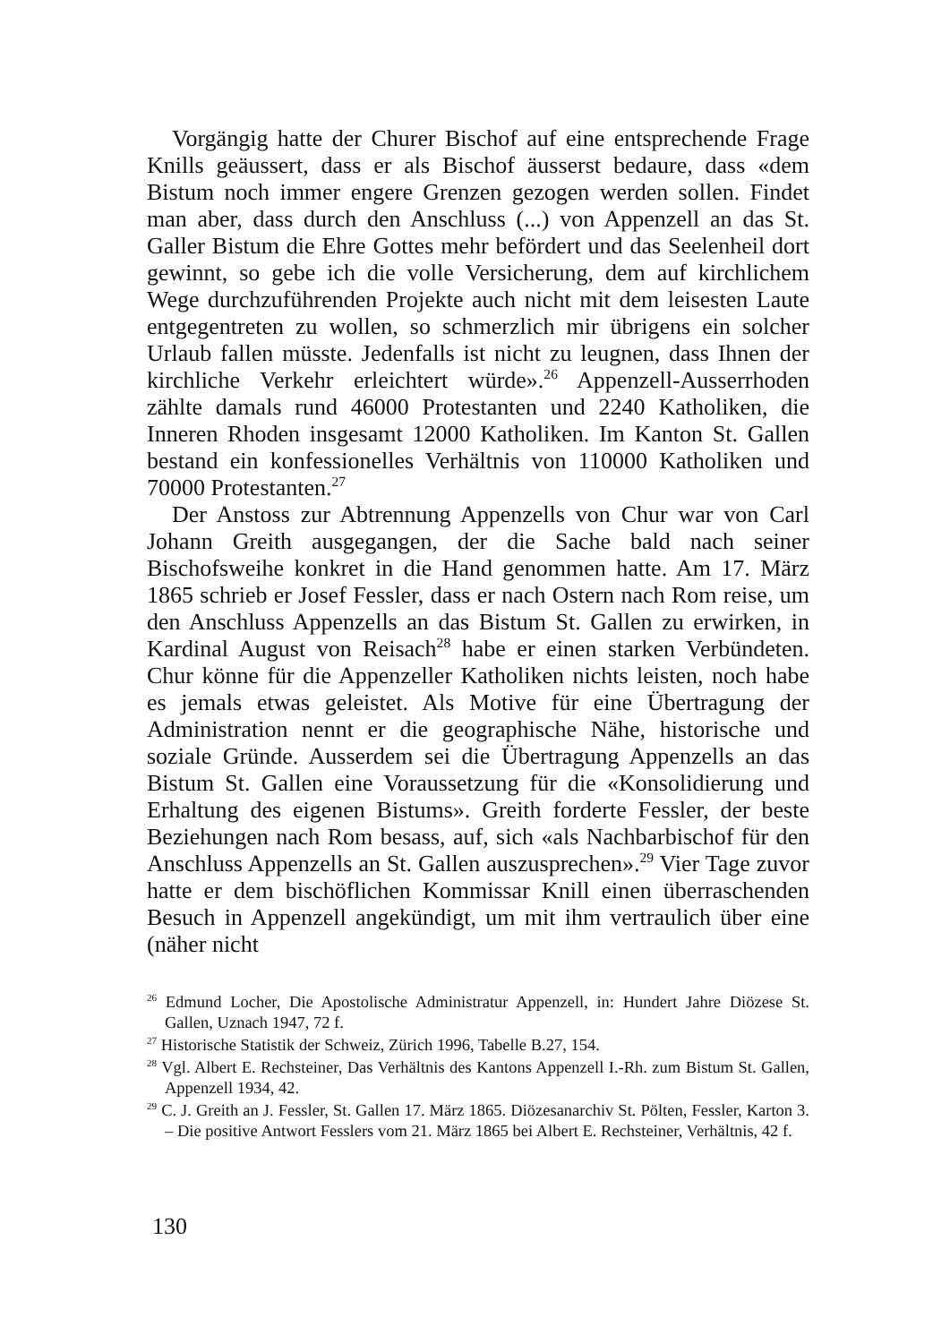Vorgängig hatte der Churer Bischof auf eine entsprechende Frage Knills geäussert, dass er als Bischof äusserst bedaure, dass «dem Bistum noch immer engere Grenzen gezogen werden sollen. Findet man aber, dass durch den Anschluss (...) von Appenzell an das St. Galler Bistum die Ehre Gottes mehr befördert und das Seelenheil dort gewinnt, so gebe ich die volle Versicherung, dem auf kirchlichem Wege durchzuführenden Projekte auch nicht mit dem leisesten Laute entgegentreten zu wollen, so schmerzlich mir übrigens ein solcher Urlaub fallen müsste. Jedenfalls ist nicht zu leugnen, dass Ihnen der kirchliche Verkehr erleichtert würde».<sup>26</sup> Appenzell-Ausserrhoden zählte damals rund 46000 Protestanten und 2240 Katholiken, die Inneren Rhoden insgesamt 12000 Katholiken. Im Kanton St. Gallen bestand ein konfessionelles Verhältnis von 110000 Katholiken und 70000 Protestanten.<sup>27</sup>
Der Anstoss zur Abtrennung Appenzells von Chur war von Carl Johann Greith ausgegangen, der die Sache bald nach seiner Bischofsweihe konkret in die Hand genommen hatte. Am 17. März 1865 schrieb er Josef Fessler, dass er nach Ostern nach Rom reise, um den Anschluss Appenzells an das Bistum St. Gallen zu erwirken, in Kardinal August von Reisach<sup>28</sup> habe er einen starken Verbündeten. Chur könne für die Appenzeller Katholiken nichts leisten, noch habe es jemals etwas geleistet. Als Motive für eine Übertragung der Administration nennt er die geographische Nähe, historische und soziale Gründe. Ausserdem sei die Übertragung Appenzells an das Bistum St. Gallen eine Voraussetzung für die «Konsolidierung und Erhaltung des eigenen Bistums». Greith forderte Fessler, der beste Beziehungen nach Rom besass, auf, sich «als Nachbarbischof für den Anschluss Appenzells an St. Gallen auszusprechen».<sup>29</sup> Vier Tage zuvor hatte er dem bischöflichen Kommissar Knill einen überraschenden Besuch in Appenzell angekündigt, um mit ihm vertraulich über eine (näher nicht
<sup>26</sup> Edmund Locher, Die Apostolische Administratur Appenzell, in: Hundert Jahre Diözese St. Gallen, Uznach 1947, 72 f.
<sup>27</sup> Historische Statistik der Schweiz, Zürich 1996, Tabelle B.27, 154.
<sup>28</sup> Vgl. Albert E. Rechsteiner, Das Verhältnis des Kantons Appenzell I.-Rh. zum Bistum St. Gallen, Appenzell 1934, 42.
<sup>29</sup> C. J. Greith an J. Fessler, St. Gallen 17. März 1865. Diözesanarchiv St. Pölten, Fessler, Karton 3. – Die positive Antwort Fesslers vom 21. März 1865 bei Albert E. Rechsteiner, Verhältnis, 42 f.
130